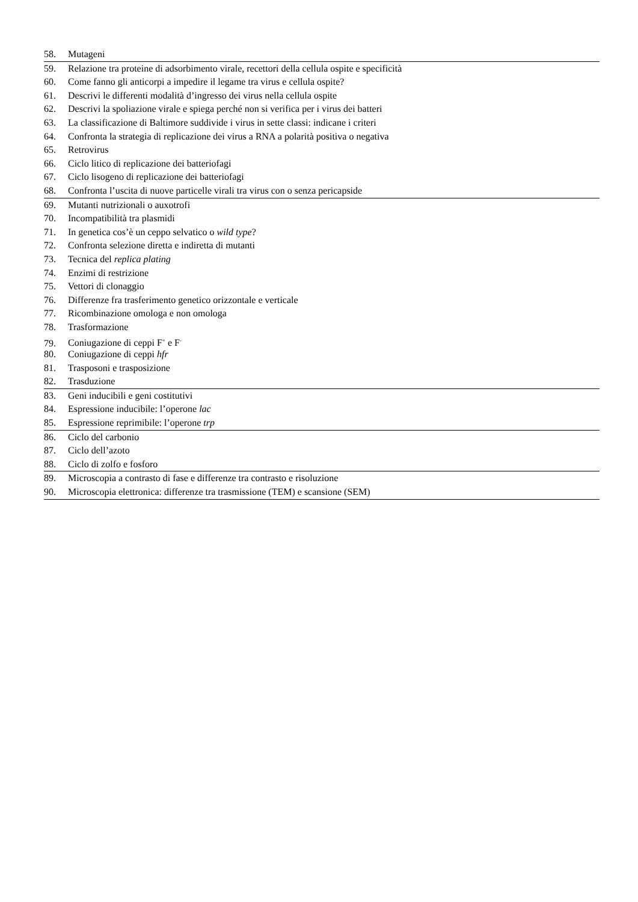58. Mutageni
59. Relazione tra proteine di adsorbimento virale, recettori della cellula ospite e specificità
60. Come fanno gli anticorpi a impedire il legame tra virus e cellula ospite?
61. Descrivi le differenti modalità d’ingresso dei virus nella cellula ospite
62. Descrivi la spoliazione virale e spiega perché non si verifica per i virus dei batteri
63. La classificazione di Baltimore suddivide i virus in sette classi: indicane i criteri
64. Confronta la strategia di replicazione dei virus a RNA a polarità positiva o negativa
65. Retrovirus
66. Ciclo litico di replicazione dei batteriofagi
67. Ciclo lisogeno di replicazione dei batteriofagi
68. Confronta l’uscita di nuove particelle virali tra virus con o senza pericapside
69. Mutanti nutrizionali o auxotrofi
70. Incompatibilità tra plasmidi
71. In genetica cos’è un ceppo selvatico o wild type?
72. Confronta selezione diretta e indiretta di mutanti
73. Tecnica del replica plating
74. Enzimi di restrizione
75. Vettori di clonaggio
76. Differenze fra trasferimento genetico orizzontale e verticale
77. Ricombinazione omologa e non omologa
78. Trasformazione
79. Coniugazione di ceppi F<sup>+</sup> e F<sup>-</sup>
80. Coniugazione di ceppi hfr
81. Trasposoni e trasposizione
82. Trasduzione
83. Geni inducibili e geni costitutivi
84. Espressione inducibile: l’operone lac
85. Espressione reprimibile: l’operone trp
86. Ciclo del carbonio
87. Ciclo dell’azoto
88. Ciclo di zolfo e fosforo
89. Microscopia a contrasto di fase e differenze tra contrasto e risoluzione
90. Microscopia elettronica: differenze tra trasmissione (TEM) e scansione (SEM)